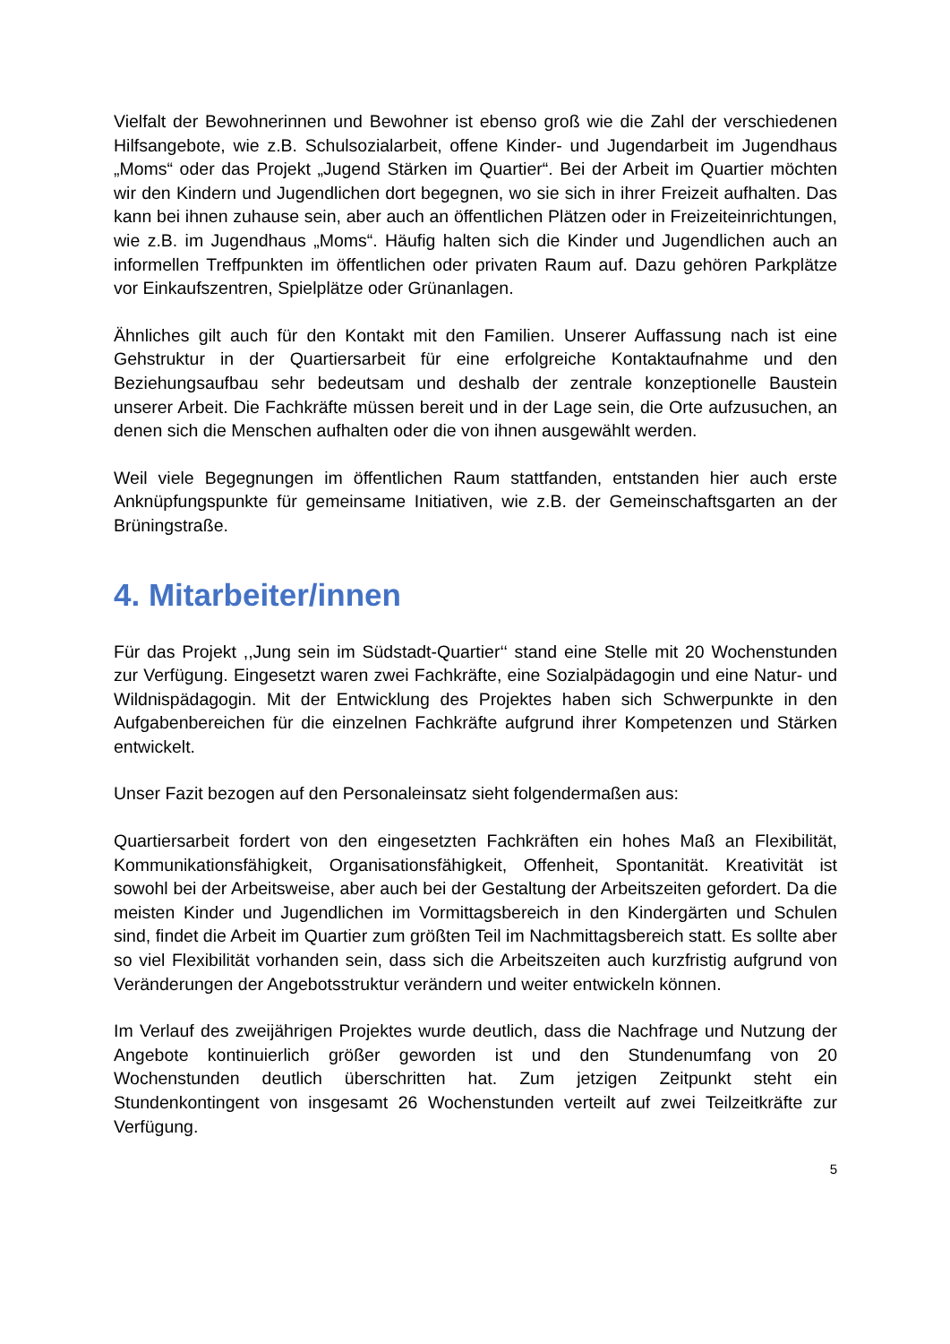Vielfalt der Bewohnerinnen und Bewohner ist ebenso groß wie die Zahl der verschiedenen Hilfsangebote, wie z.B. Schulsozialarbeit, offene Kinder- und Jugendarbeit im Jugendhaus „Moms“ oder das Projekt „Jugend Stärken im Quartier“. Bei der Arbeit im Quartier möchten wir den Kindern und Jugendlichen dort begegnen, wo sie sich in ihrer Freizeit aufhalten. Das kann bei ihnen zuhause sein, aber auch an öffentlichen Plätzen oder in Freizeiteinrichtungen, wie z.B. im Jugendhaus „Moms“. Häufig halten sich die Kinder und Jugendlichen auch an informellen Treffpunkten im öffentlichen oder privaten Raum auf. Dazu gehören Parkplätze vor Einkaufszentren, Spielplätze oder Grünanlagen.
Ähnliches gilt auch für den Kontakt mit den Familien. Unserer Auffassung nach ist eine Gehstruktur in der Quartiersarbeit für eine erfolgreiche Kontaktaufnahme und den Beziehungsaufbau sehr bedeutsam und deshalb der zentrale konzeptionelle Baustein unserer Arbeit. Die Fachkräfte müssen bereit und in der Lage sein, die Orte aufzusuchen, an denen sich die Menschen aufhalten oder die von ihnen ausgewählt werden.
Weil viele Begegnungen im öffentlichen Raum stattfanden, entstanden hier auch erste Anknüpfungspunkte für gemeinsame Initiativen, wie z.B. der Gemeinschaftsgarten an der Brüningstraße.
4. Mitarbeiter/innen
Für das Projekt ,,Jung sein im Südstadt-Quartier‘‘ stand eine Stelle mit 20 Wochenstunden zur Verfügung. Eingesetzt waren zwei Fachkräfte, eine Sozialpädagogin und eine Natur- und Wildnispädagogin. Mit der Entwicklung des Projektes haben sich Schwerpunkte in den Aufgabenbereichen für die einzelnen Fachkräfte aufgrund ihrer Kompetenzen und Stärken entwickelt.
Unser Fazit bezogen auf den Personaleinsatz sieht folgendermaßen aus:
Quartiersarbeit fordert von den eingesetzten Fachkräften ein hohes Maß an Flexibilität, Kommunikationsfähigkeit, Organisationsfähigkeit, Offenheit, Spontanität. Kreativität ist sowohl bei der Arbeitsweise, aber auch bei der Gestaltung der Arbeitszeiten gefordert. Da die meisten Kinder und Jugendlichen im Vormittagsbereich in den Kindergärten und Schulen sind, findet die Arbeit im Quartier zum größten Teil im Nachmittagsbereich statt. Es sollte aber so viel Flexibilität vorhanden sein, dass sich die Arbeitszeiten auch kurzfristig aufgrund von Veränderungen der Angebotsstruktur verändern und weiter entwickeln können.
Im Verlauf des zweijährigen Projektes wurde deutlich, dass die Nachfrage und Nutzung der Angebote kontinuierlich größer geworden ist und den Stundenumfang von 20 Wochenstunden deutlich überschritten hat. Zum jetzigen Zeitpunkt steht ein Stundenkontingent von insgesamt 26 Wochenstunden verteilt auf zwei Teilzeitkräfte zur Verfügung.
5